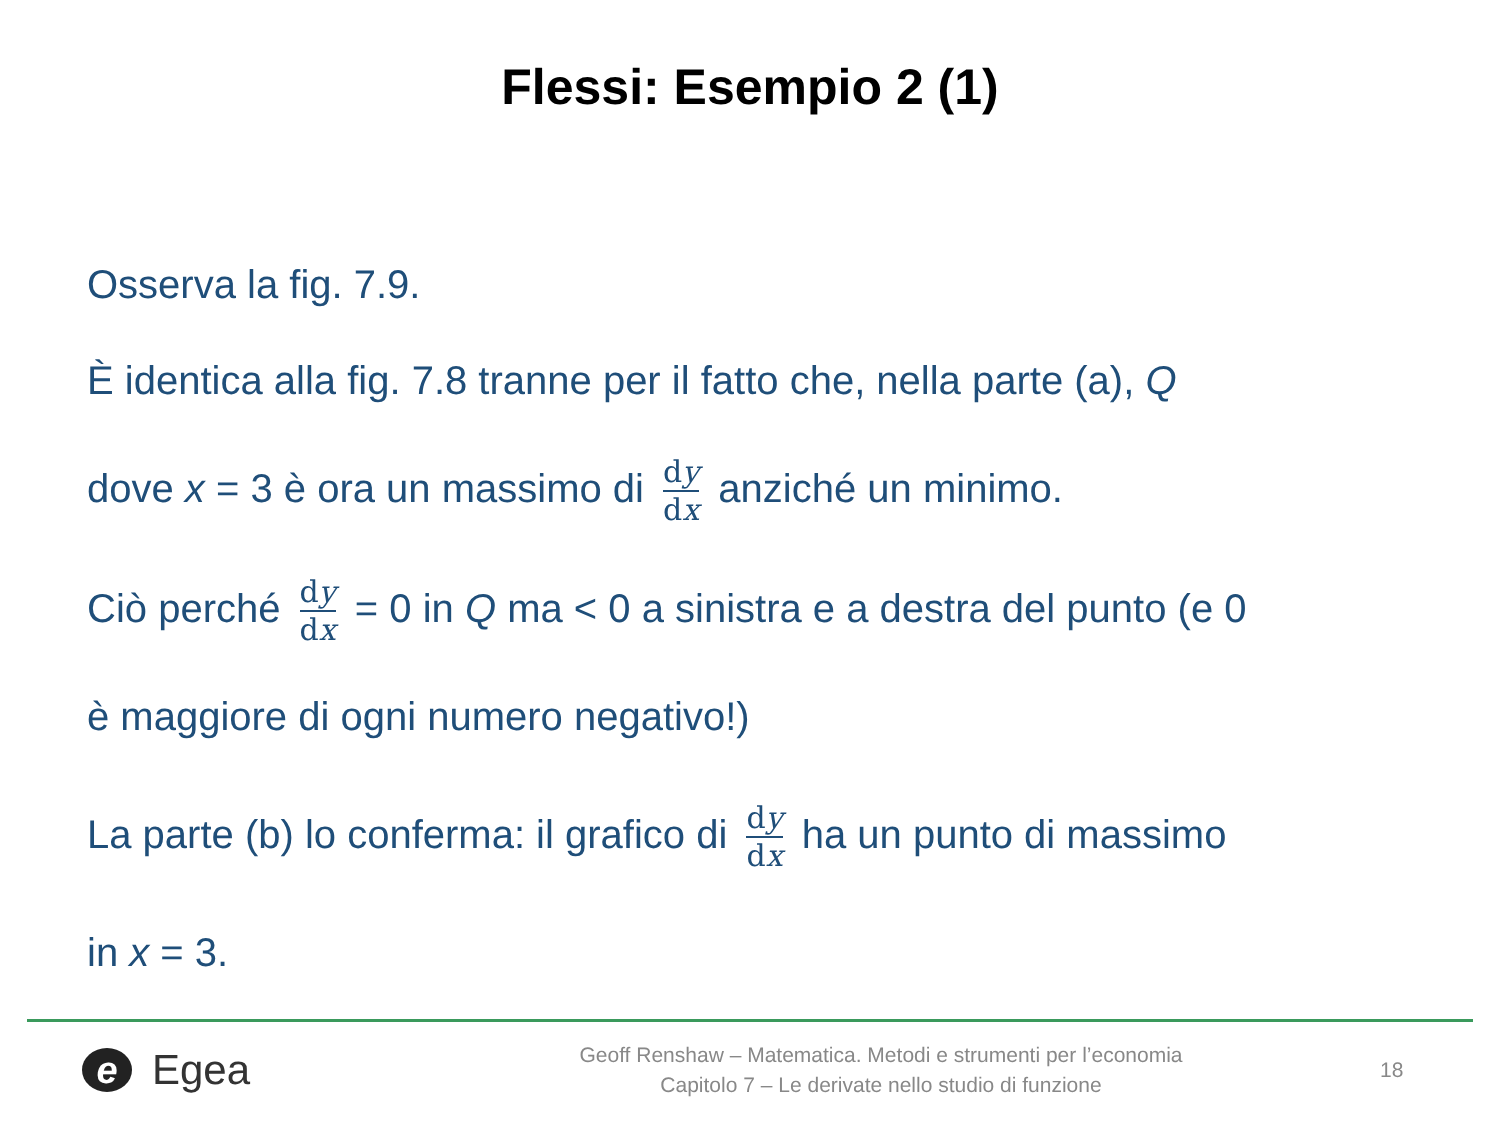Flessi: Esempio 2 (1)
Osserva la fig. 7.9.
È identica alla fig. 7.8 tranne per il fatto che, nella parte (a), Q
dove x = 3 è ora un massimo di dy dx anziché un minimo.
Ciò perché dy dx = 0 in Q ma < 0 a sinistra e a destra del punto (e 0
è maggiore di ogni numero negativo!)
La parte (b) lo conferma: il grafico di dy dx ha un punto di massimo
in x = 3.
e Egea
Geoff Renshaw – Matematica. Metodi e strumenti per l’economia
Capitolo 7 – Le derivate nello studio di funzione
18